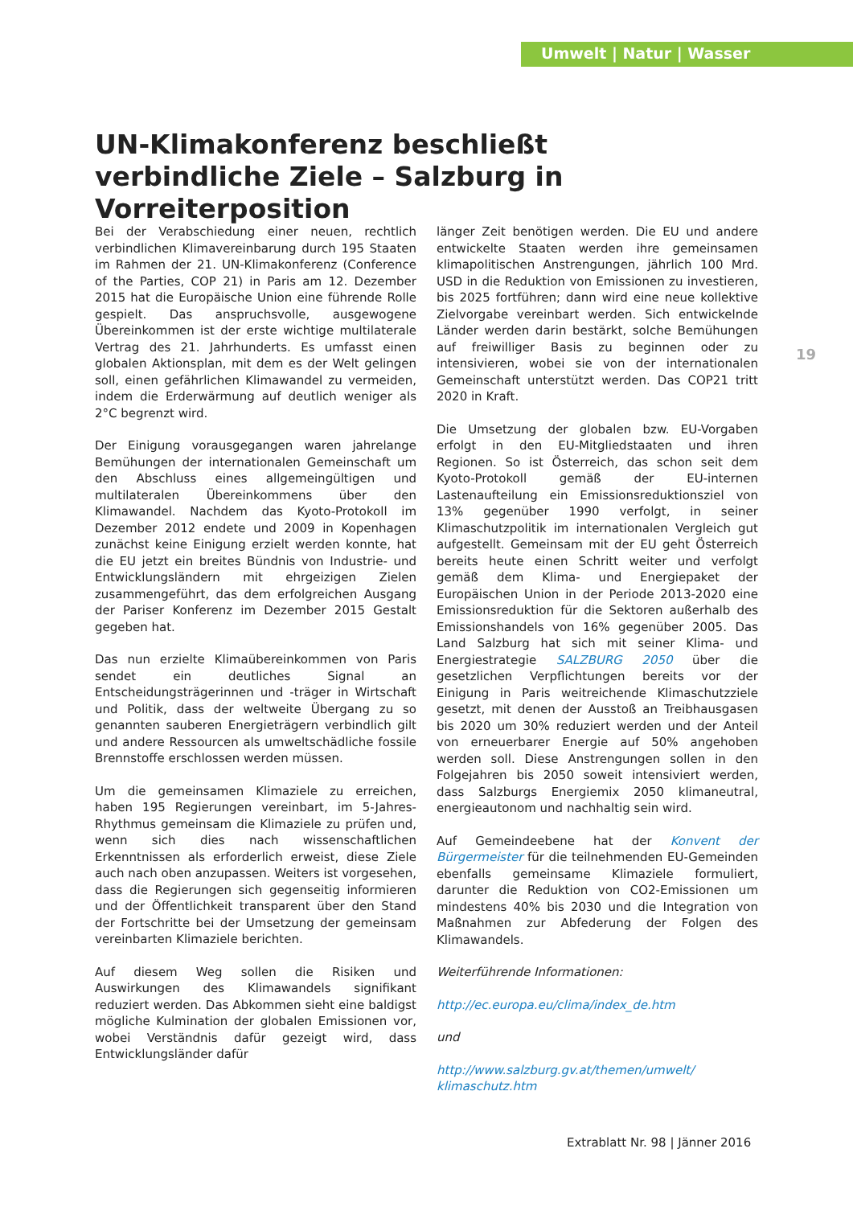Umwelt | Natur | Wasser
UN-Klimakonferenz beschließt verbindliche Ziele – Salzburg in Vorreiterposition
Bei der Verabschiedung einer neuen, rechtlich verbindlichen Klimavereinbarung durch 195 Staaten im Rahmen der 21. UN-Klimakonferenz (Conference of the Parties, COP 21) in Paris am 12. Dezember 2015 hat die Europäische Union eine führende Rolle gespielt. Das anspruchsvolle, ausgewogene Übereinkommen ist der erste wichtige multilaterale Vertrag des 21. Jahrhunderts. Es umfasst einen globalen Aktionsplan, mit dem es der Welt gelingen soll, einen gefährlichen Klimawandel zu vermeiden, indem die Erderwärmung auf deutlich weniger als 2°C begrenzt wird.
Der Einigung vorausgegangen waren jahrelange Bemühungen der internationalen Gemeinschaft um den Abschluss eines allgemeingültigen und multilateralen Übereinkommens über den Klimawandel. Nachdem das Kyoto-Protokoll im Dezember 2012 endete und 2009 in Kopenhagen zunächst keine Einigung erzielt werden konnte, hat die EU jetzt ein breites Bündnis von Industrie- und Entwicklungsländern mit ehrgeizigen Zielen zusammengeführt, das dem erfolgreichen Ausgang der Pariser Konferenz im Dezember 2015 Gestalt gegeben hat.
Das nun erzielte Klimaübereinkommen von Paris sendet ein deutliches Signal an Entscheidungsträgerinnen und -träger in Wirtschaft und Politik, dass der weltweite Übergang zu so genannten sauberen Energieträgern verbindlich gilt und andere Ressourcen als umweltschädliche fossile Brennstoffe erschlossen werden müssen.
Um die gemeinsamen Klimaziele zu erreichen, haben 195 Regierungen vereinbart, im 5-Jahres-Rhythmus gemeinsam die Klimaziele zu prüfen und, wenn sich dies nach wissenschaftlichen Erkenntnissen als erforderlich erweist, diese Ziele auch nach oben anzupassen. Weiters ist vorgesehen, dass die Regierungen sich gegenseitig informieren und der Öffentlichkeit transparent über den Stand der Fortschritte bei der Umsetzung der gemeinsam vereinbarten Klimaziele berichten.
Auf diesem Weg sollen die Risiken und Auswirkungen des Klimawandels signifikant reduziert werden. Das Abkommen sieht eine baldigst mögliche Kulmination der globalen Emissionen vor, wobei Verständnis dafür gezeigt wird, dass Entwicklungsländer dafür
länger Zeit benötigen werden. Die EU und andere entwickelte Staaten werden ihre gemeinsamen klimapolitischen Anstrengungen, jährlich 100 Mrd. USD in die Reduktion von Emissionen zu investieren, bis 2025 fortführen; dann wird eine neue kollektive Zielvorgabe vereinbart werden. Sich entwickelnde Länder werden darin bestärkt, solche Bemühungen auf freiwilliger Basis zu beginnen oder zu intensivieren, wobei sie von der internationalen Gemeinschaft unterstützt werden. Das COP21 tritt 2020 in Kraft.
Die Umsetzung der globalen bzw. EU-Vorgaben erfolgt in den EU-Mitgliedstaaten und ihren Regionen. So ist Österreich, das schon seit dem Kyoto-Protokoll gemäß der EU-internen Lastenaufteilung ein Emissionsreduktionsziel von 13% gegenüber 1990 verfolgt, in seiner Klimaschutzpolitik im internationalen Vergleich gut aufgestellt. Gemeinsam mit der EU geht Österreich bereits heute einen Schritt weiter und verfolgt gemäß dem Klima- und Energiepaket der Europäischen Union in der Periode 2013-2020 eine Emissionsreduktion für die Sektoren außerhalb des Emissionshandels von 16% gegenüber 2005. Das Land Salzburg hat sich mit seiner Klima- und Energiestrategie SALZBURG 2050 über die gesetzlichen Verpflichtungen bereits vor der Einigung in Paris weitreichende Klimaschutzziele gesetzt, mit denen der Ausstoß an Treibhausgasen bis 2020 um 30% reduziert werden und der Anteil von erneuerbarer Energie auf 50% angehoben werden soll. Diese Anstrengungen sollen in den Folgejahren bis 2050 soweit intensiviert werden, dass Salzburgs Energiemix 2050 klimaneutral, energieautonom und nachhaltig sein wird.
Auf Gemeindeebene hat der Konvent der Bürgermeister für die teilnehmenden EU-Gemeinden ebenfalls gemeinsame Klimaziele formuliert, darunter die Reduktion von CO2-Emissionen um mindestens 40% bis 2030 und die Integration von Maßnahmen zur Abfederung der Folgen des Klimawandels.
Weiterführende Informationen:
http://ec.europa.eu/clima/index_de.htm
und
http://www.salzburg.gv.at/themen/umwelt/
klimaschutz.htm
19
Extrablatt Nr. 98 | Jänner 2016